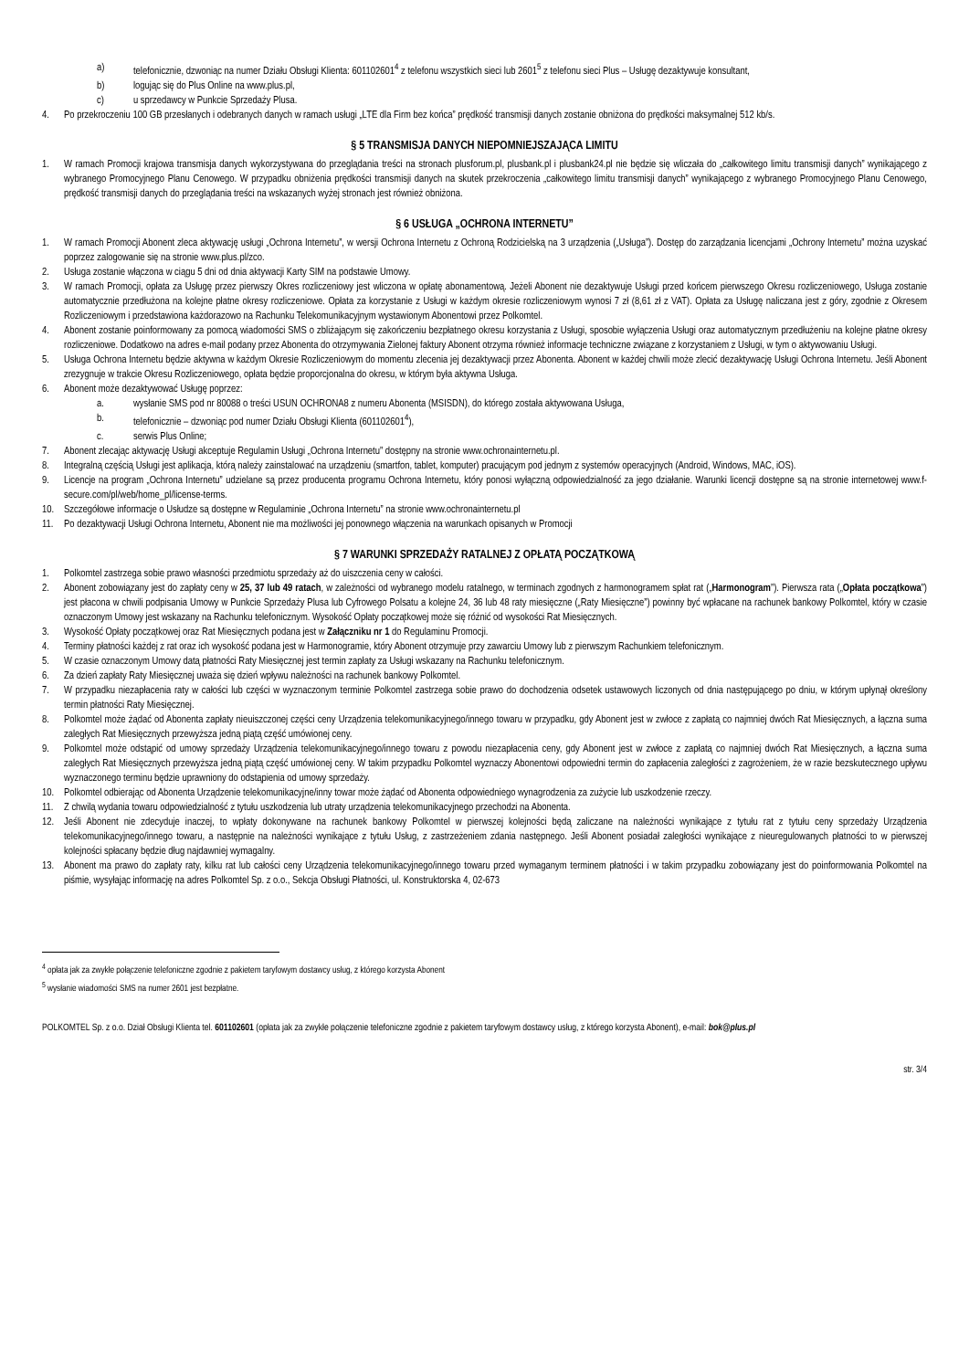a) telefonicznie, dzwoniąc na numer Działu Obsługi Klienta: 601102601<sup>4</sup> z telefonu wszystkich sieci lub 2601<sup>5</sup> z telefonu sieci Plus – Usługę dezaktywuje konsultant,
b) logując się do Plus Online na www.plus.pl,
c) u sprzedawcy w Punkcie Sprzedaży Plusa.
4. Po przekroczeniu 100 GB przesłanych i odebranych danych w ramach usługi „LTE dla Firm bez końca” prędkość transmisji danych zostanie obniżona do prędkości maksymalnej 512 kb/s.
§ 5 TRANSMISJA DANYCH NIEPOMNIEJSZAJĄCA LIMITU
1. W ramach Promocji krajowa transmisja danych wykorzystywana do przeglądania treści na stronach plusforum.pl, plusbank.pl i plusbank24.pl nie będzie się wliczała do „całkowitego limitu transmisji danych” wynikającego z wybranego Promocyjnego Planu Cenowego. W przypadku obniżenia prędkości transmisji danych na skutek przekroczenia „całkowitego limitu transmisji danych” wynikającego z wybranego Promocyjnego Planu Cenowego, prędkość transmisji danych do przeglądania treści na wskazanych wyżej stronach jest również obniżona.
§ 6 USŁUGA „OCHRONA INTERNETU”
1. W ramach Promocji Abonent zleca aktywację usługi „Ochrona Internetu”, w wersji Ochrona Internetu z Ochroną Rodzicielską na 3 urządzenia („Usługa”). Dostęp do zarządzania licencjami „Ochrony Internetu” można uzyskać poprzez zalogowanie się na stronie www.plus.pl/zco.
2. Usługa zostanie włączona w ciągu 5 dni od dnia aktywacji Karty SIM na podstawie Umowy.
3. W ramach Promocji, opłata za Usługę przez pierwszy Okres rozliczeniowy jest wliczona w opłatę abonamentową. Jeżeli Abonent nie dezaktywuje Usługi przed końcem pierwszego Okresu rozliczeniowego, Usługa zostanie automatycznie przedłużona na kolejne płatne okresy rozliczeniowe. Opłata za korzystanie z Usługi w każdym okresie rozliczeniowym wynosi 7 zł (8,61 zł z VAT). Opłata za Usługę naliczana jest z góry, zgodnie z Okresem Rozliczeniowym i przedstawiona każdorazowo na Rachunku Telekomunikacyjnym wystawionym Abonentowi przez Polkomtel.
4. Abonent zostanie poinformowany za pomocą wiadomości SMS o zbliżającym się zakończeniu bezpłatnego okresu korzystania z Usługi, sposobie wyłączenia Usługi oraz automatycznym przedłużeniu na kolejne płatne okresy rozliczeniowe. Dodatkowo na adres e-mail podany przez Abonenta do otrzymywania Zielonej faktury Abonent otrzyma również informacje techniczne związane z korzystaniem z Usługi, w tym o aktywowaniu Usługi.
5. Usługa Ochrona Internetu będzie aktywna w każdym Okresie Rozliczeniowym do momentu zlecenia jej dezaktywacji przez Abonenta. Abonent w każdej chwili może zlecić dezaktywację Usługi Ochrona Internetu. Jeśli Abonent zrezygnuje w trakcie Okresu Rozliczeniowego, opłata będzie proporcjonalna do okresu, w którym była aktywna Usługa.
6. Abonent może dezaktywować Usługę poprzez:
a. wysłanie SMS pod nr 80088 o treści USUN OCHRONA8 z numeru Abonenta (MSISDN), do którego została aktywowana Usługa,
b. telefonicznie – dzwoniąc pod numer Działu Obsługi Klienta (601102601<sup>4</sup>),
c. serwis Plus Online;
7. Abonent zlecając aktywację Usługi akceptuje Regulamin Usługi „Ochrona Internetu” dostępny na stronie www.ochronainternetu.pl.
8. Integralną częścią Usługi jest aplikacja, którą należy zainstalować na urządzeniu (smartfon, tablet, komputer) pracującym pod jednym z systemów operacyjnych (Android, Windows, MAC, iOS).
9. Licencje na program „Ochrona Internetu” udzielane są przez producenta programu Ochrona Internetu, który ponosi wyłączną odpowiedzialność za jego działanie. Warunki licencji dostępne są na stronie internetowej www.f-secure.com/pl/web/home_pl/license-terms.
10. Szczegółowe informacje o Usłudze są dostępne w Regulaminie „Ochrona Internetu” na stronie www.ochronainternetu.pl
11. Po dezaktywacji Usługi Ochrona Internetu, Abonent nie ma możliwości jej ponownego włączenia na warunkach opisanych w Promocji
§ 7 WARUNKI SPRZEDAŻY RATALNEJ Z OPŁATĄ POCZĄTKOWĄ
1. Polkomtel zastrzega sobie prawo własności przedmiotu sprzedaży aż do uiszczenia ceny w całości.
2. Abonent zobowiązany jest do zapłaty ceny w 25, 37 lub 49 ratach, w zależności od wybranego modelu ratalnego, w terminach zgodnych z harmonogramem spłat rat („Harmonogram”). Pierwsza rata („Opłata początkowa”) jest płacona w chwili podpisania Umowy w Punkcie Sprzedaży Plusa lub Cyfrowego Polsatu a kolejne 24, 36 lub 48 raty miesięczne („Raty Miesięczne”) powinny być wpłacane na rachunek bankowy Polkomtel, który w czasie oznaczonym Umowy jest wskazany na Rachunku telefonicznym. Wysokość Opłaty początkowej może się różnić od wysokości Rat Miesięcznych.
3. Wysokość Opłaty początkowej oraz Rat Miesięcznych podana jest w Załączniku nr 1 do Regulaminu Promocji.
4. Terminy płatności każdej z rat oraz ich wysokość podana jest w Harmonogramie, który Abonent otrzymuje przy zawarciu Umowy lub z pierwszym Rachunkiem telefonicznym.
5. W czasie oznaczonym Umowy datą płatności Raty Miesięcznej jest termin zapłaty za Usługi wskazany na Rachunku telefonicznym.
6. Za dzień zapłaty Raty Miesięcznej uważa się dzień wpływu należności na rachunek bankowy Polkomtel.
7. W przypadku niezapłacenia raty w całości lub części w wyznaczonym terminie Polkomtel zastrzega sobie prawo do dochodzenia odsetek ustawowych liczonych od dnia następującego po dniu, w którym upłynął określony termin płatności Raty Miesięcznej.
8. Polkomtel może żądać od Abonenta zapłaty nieuiszczonej części ceny Urządzenia telekomunikacyjnego/innego towaru w przypadku, gdy Abonent jest w zwłoce z zapłatą co najmniej dwóch Rat Miesięcznych, a łączna suma zaległych Rat Miesięcznych przewyższa jedną piątą część umówionej ceny.
9. Polkomtel może odstąpić od umowy sprzedaży Urządzenia telekomunikacyjnego/innego towaru z powodu niezapłacenia ceny, gdy Abonent jest w zwłoce z zapłatą co najmniej dwóch Rat Miesięcznych, a łączna suma zaległych Rat Miesięcznych przewyższa jedną piątą część umówionej ceny. W takim przypadku Polkomtel wyznaczy Abonentowi odpowiedni termin do zapłacenia zaległości z zagrożeniem, że w razie bezskutecznego upływu wyznaczonego terminu będzie uprawniony do odstąpienia od umowy sprzedaży.
10. Polkomtel odbierając od Abonenta Urządzenie telekomunikacyjne/inny towar może żądać od Abonenta odpowiedniego wynagrodzenia za zużycie lub uszkodzenie rzeczy.
11. Z chwilą wydania towaru odpowiedzialność z tytułu uszkodzenia lub utraty urządzenia telekomunikacyjnego przechodzi na Abonenta.
12. Jeśli Abonent nie zdecyduje inaczej, to wpłaty dokonywane na rachunek bankowy Polkomtel w pierwszej kolejności będą zaliczane na należności wynikające z tytułu rat z tytułu ceny sprzedaży Urządzenia telekomunikacyjnego/innego towaru, a następnie na należności wynikające z tytułu Usług, z zastrzeżeniem zdania następnego. Jeśli Abonent posiadał zaległości wynikające z nieuregulowanych płatności to w pierwszej kolejności spłacany będzie dług najdawniej wymagalny.
13. Abonent ma prawo do zapłaty raty, kilku rat lub całości ceny Urządzenia telekomunikacyjnego/innego towaru przed wymaganym terminem płatności i w takim przypadku zobowiązany jest do poinformowania Polkomtel na piśmie, wysyłając informację na adres Polkomtel Sp. z o.o., Sekcja Obsługi Płatności, ul. Konstruktorska 4, 02-673
<sup>4</sup> opłata jak za zwykłe połączenie telefoniczne zgodnie z pakietem taryfowym dostawcy usług, z którego korzysta Abonent
<sup>5</sup> wysłanie wiadomości SMS na numer 2601 jest bezpłatne.
POLKOMTEL Sp. z o.o. Dział Obsługi Klienta tel. 601102601 (opłata jak za zwykłe połączenie telefoniczne zgodnie z pakietem taryfowym dostawcy usług, z którego korzysta Abonent), e-mail: bok@plus.pl
str. 3/4